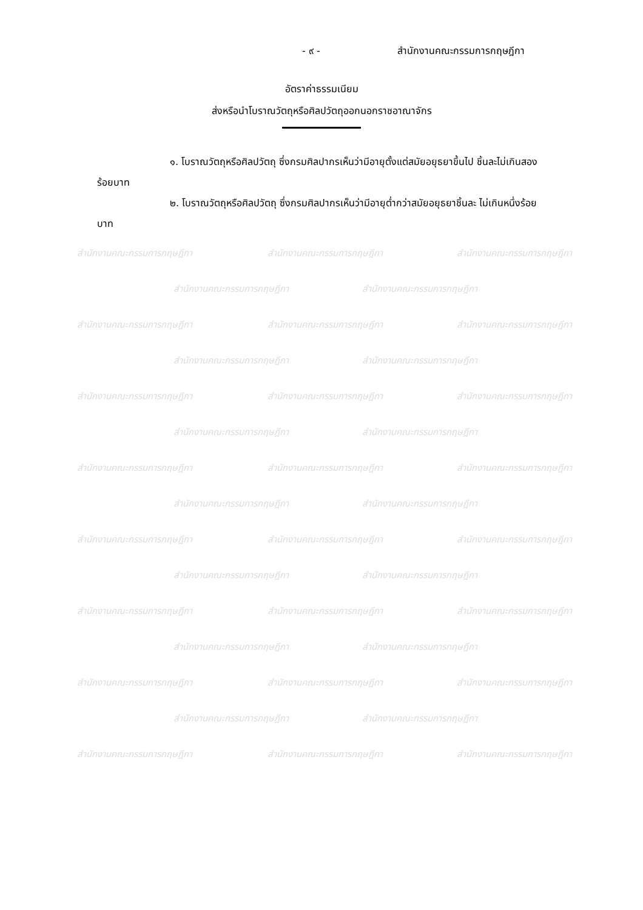- ๙ - สำนักงานคณะกรรมการกฤษฎีกา
อัตราค่าธรรมเนียม
ส่งหรือนำโบราณวัตถุหรือศิลปวัตถุออกนอกราชอาณาจักร
๑. โบราณวัตถุหรือศิลปวัตถุ ซึ่งกรมศิลปากรเห็นว่ามีอายุตั้งแต่สมัยอยุธยาขึ้นไป ชิ้นละไม่เกินสองร้อยบาท
๒. โบราณวัตถุหรือศิลปวัตถุ ซึ่งกรมศิลปากรเห็นว่ามีอายุต่ำกว่าสมัยอยุธยาชิ้นละ ไม่เกินหนึ่งร้อยบาท
สำนักงานคณะกรรมการกฤษฎีกา สำนักงานคณะกรรมการกฤษฎีกา สำนักงานคณะกรรมการกฤษฎีกา
สำนักงานคณะกรรมการกฤษฎีกา สำนักงานคณะกรรมการกฤษฎีกา
สำนักงานคณะกรรมการกฤษฎีกา สำนักงานคณะกรรมการกฤษฎีกา สำนักงานคณะกรรมการกฤษฎีกา
สำนักงานคณะกรรมการกฤษฎีกา สำนักงานคณะกรรมการกฤษฎีกา
สำนักงานคณะกรรมการกฤษฎีกา สำนักงานคณะกรรมการกฤษฎีกา สำนักงานคณะกรรมการกฤษฎีกา
สำนักงานคณะกรรมการกฤษฎีกา สำนักงานคณะกรรมการกฤษฎีกา
สำนักงานคณะกรรมการกฤษฎีกา สำนักงานคณะกรรมการกฤษฎีกา สำนักงานคณะกรรมการกฤษฎีกา
สำนักงานคณะกรรมการกฤษฎีกา สำนักงานคณะกรรมการกฤษฎีกา
สำนักงานคณะกรรมการกฤษฎีกา สำนักงานคณะกรรมการกฤษฎีกา สำนักงานคณะกรรมการกฤษฎีกา
สำนักงานคณะกรรมการกฤษฎีกา สำนักงานคณะกรรมการกฤษฎีกา
สำนักงานคณะกรรมการกฤษฎีกา สำนักงานคณะกรรมการกฤษฎีกา สำนักงานคณะกรรมการกฤษฎีกา
สำนักงานคณะกรรมการกฤษฎีกา สำนักงานคณะกรรมการกฤษฎีกา
สำนักงานคณะกรรมการกฤษฎีกา สำนักงานคณะกรรมการกฤษฎีกา สำนักงานคณะกรรมการกฤษฎีกา
สำนักงานคณะกรรมการกฤษฎีกา สำนักงานคณะกรรมการกฤษฎีกา
สำนักงานคณะกรรมการกฤษฎีกา สำนักงานคณะกรรมการกฤษฎีกา สำนักงานคณะกรรมการกฤษฎีกา